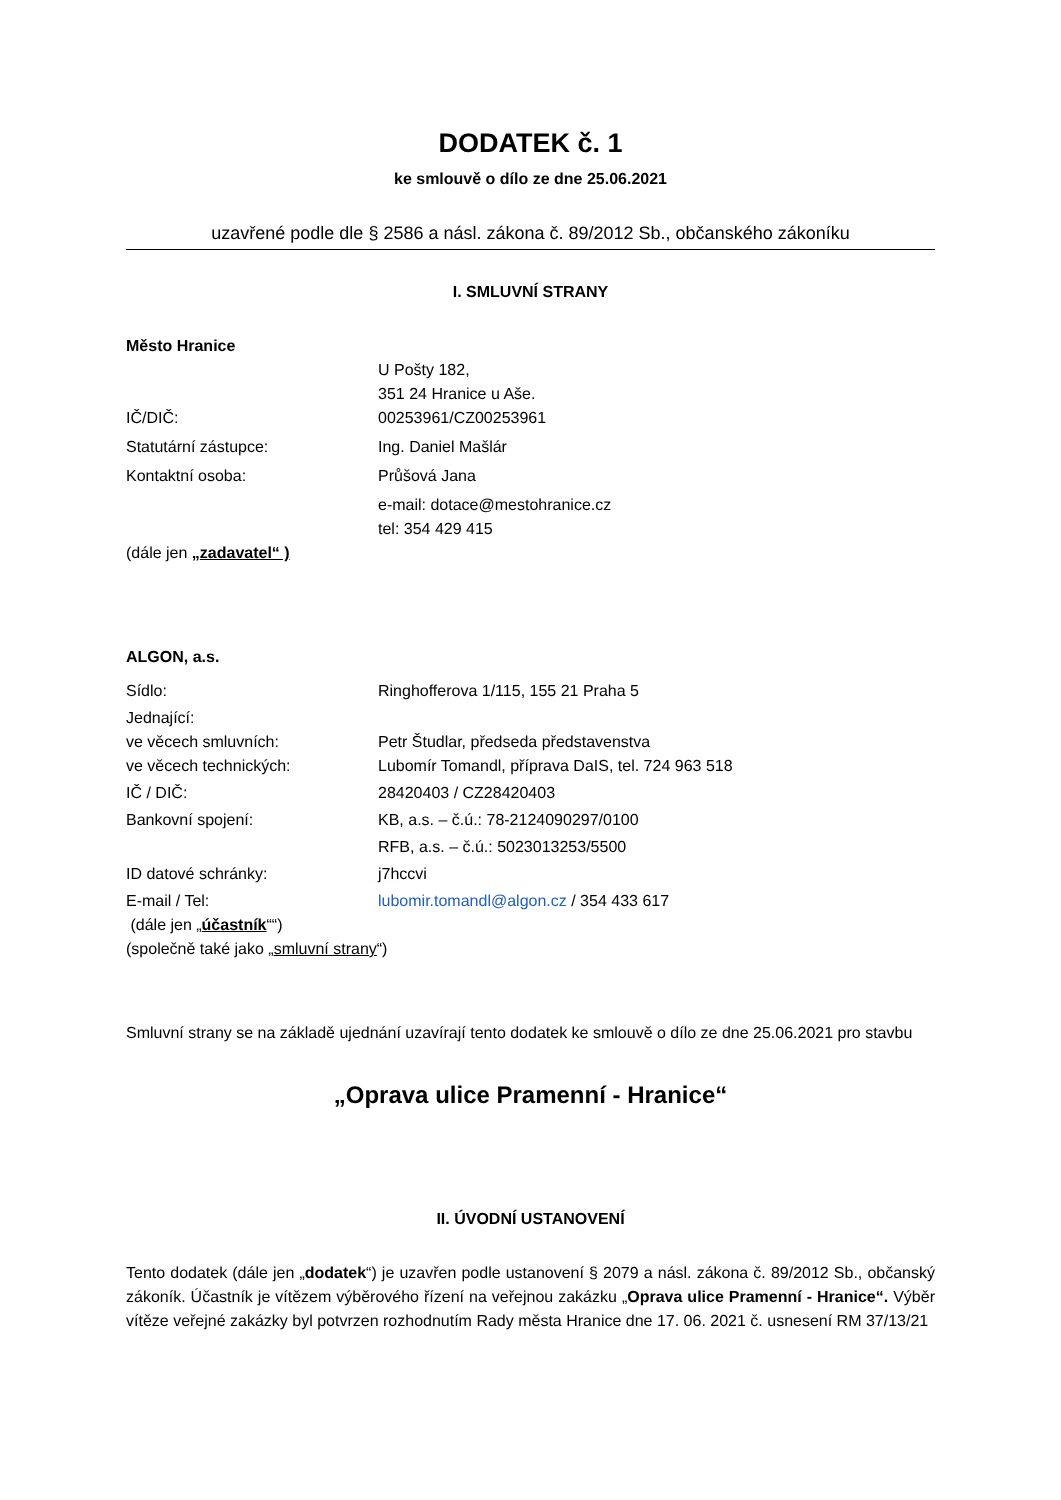DODATEK č. 1
ke smlouvě o dílo ze dne 25.06.2021
uzavřené podle dle § 2586 a násl. zákona č. 89/2012 Sb., občanského zákoníku
I. SMLUVNÍ STRANY
Město Hranice
U Pošty 182,
351 24 Hranice u Aše.
IČ/DIČ: 00253961/CZ00253961
Statutární zástupce: Ing. Daniel Mašlár
Kontaktní osoba: Průšová Jana
e-mail: dotace@mestohranice.cz
tel: 354 429 415
(dále jen „zadavatel“ )
ALGON, a.s.
Sídlo: Ringhofferova 1/115, 155 21 Praha 5
Jednající:
ve věcech smluvních:
ve věcech technických:
Petr Študlar, předseda představenstva
Lubomír Tomandl, příprava DaIS, tel. 724 963 518
IČ / DIČ: 28420403 / CZ28420403
Bankovní spojení: KB, a.s. – č.ú.: 78-2124090297/0100
RFB, a.s. – č.ú.: 5023013253/5500
ID datové schránky: j7hccvi
E-mail / Tel: lubomir.tomandl@algon.cz / 354 433 617
(dále jen „účastník““)
(společně také jako „smluvní strany“)
Smluvní strany se na základě ujednání uzavírají tento dodatek ke smlouvě o dílo ze dne 25.06.2021 pro stavbu
„Oprava ulice Pramenní - Hranice“
II. ÚVODNÍ USTANOVENÍ
Tento dodatek (dále jen „dodatek“) je uzavřen podle ustanovení § 2079 a násl. zákona č. 89/2012 Sb., občanský zákoník. Účastník je vítězem výběrového řízení na veřejnou zakázku „Oprava ulice Pramenní - Hranice“. Výběr vítěze veřejné zakázky byl potvrzen rozhodnutím Rady města Hranice dne 17. 06. 2021 č. usnesení RM 37/13/21